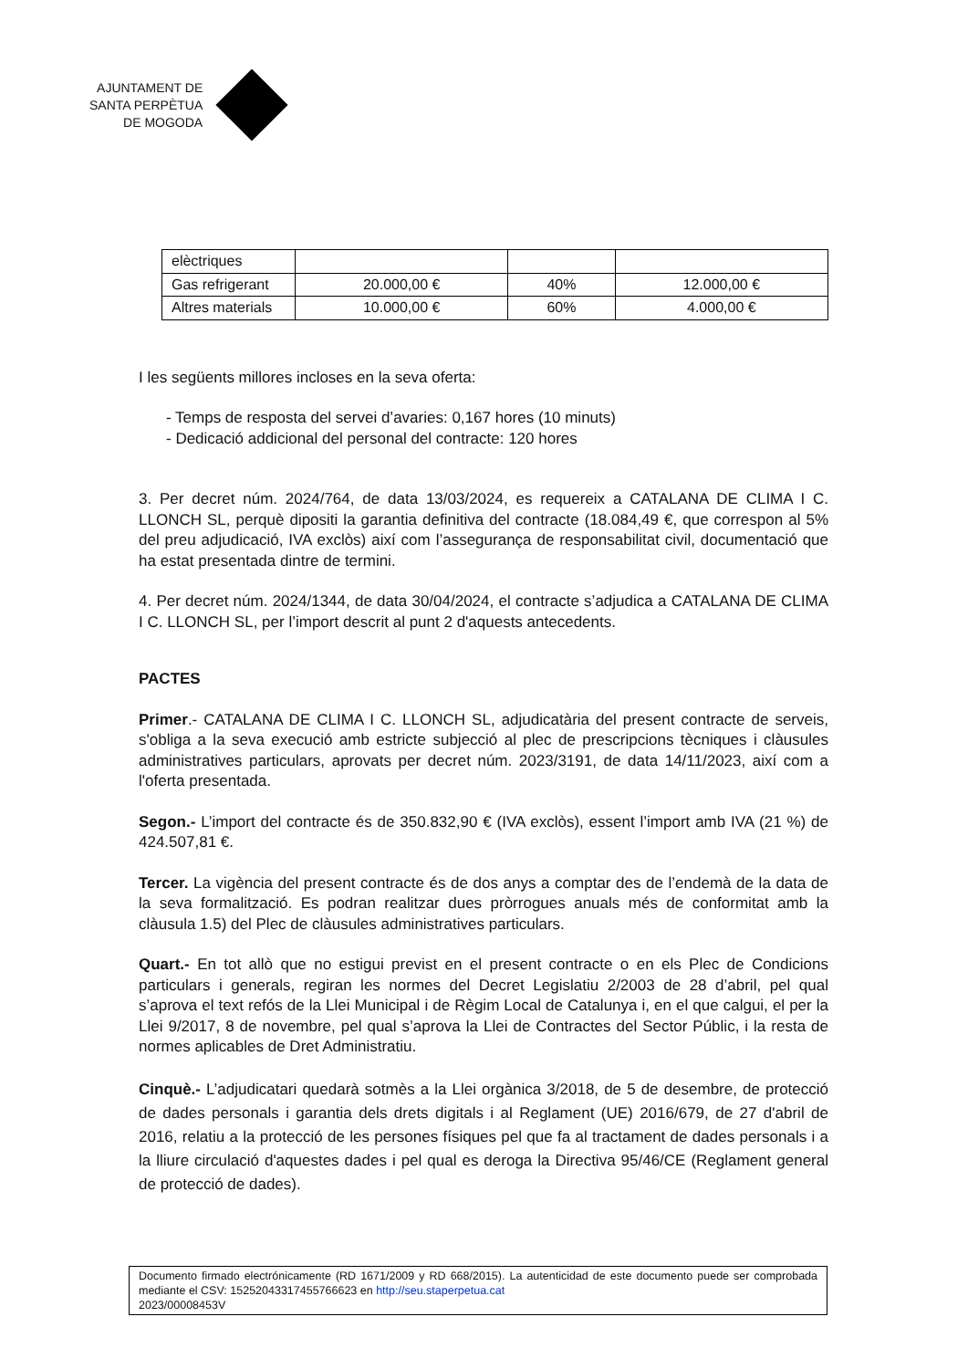AJUNTAMENT DE
SANTA PERPÈTUA
DE MOGODA
| elèctriques | | | |
| Gas refrigerant | 20.000,00 € | 40% | 12.000,00 € |
| Altres materials | 10.000,00 € | 60% | 4.000,00 € |
I les següents millores incloses en la seva oferta:
- Temps de resposta del servei d’avaries: 0,167 hores (10 minuts)
- Dedicació addicional del personal del contracte: 120 hores
3. Per decret núm. 2024/764, de data 13/03/2024, es requereix a CATALANA DE CLIMA I C. LLONCH SL, perquè dipositi la garantia definitiva del contracte (18.084,49 €, que correspon al 5% del preu adjudicació, IVA exclòs) així com l’assegurança de responsabilitat civil, documentació que ha estat presentada dintre de termini.
4. Per decret núm. 2024/1344, de data 30/04/2024, el contracte s’adjudica a CATALANA DE CLIMA I C. LLONCH SL, per l’import descrit al punt 2 d'aquests antecedents.
PACTES
Primer.- CATALANA DE CLIMA I C. LLONCH SL, adjudicatària del present contracte de serveis, s'obliga a la seva execució amb estricte subjecció al plec de prescripcions tècniques i clàusules administratives particulars, aprovats per decret núm. 2023/3191, de data 14/11/2023, així com a l'oferta presentada.
Segon.- L’import del contracte és de 350.832,90 € (IVA exclòs), essent l’import amb IVA (21 %) de 424.507,81 €.
Tercer. La vigència del present contracte és de dos anys a comptar des de l’endemà de la data de la seva formalització. Es podran realitzar dues pròrrogues anuals més de conformitat amb la clàusula 1.5) del Plec de clàusules administratives particulars.
Quart.- En tot allò que no estigui previst en el present contracte o en els Plec de Condicions particulars i generals, regiran les normes del Decret Legislatiu 2/2003 de 28 d’abril, pel qual s’aprova el text refós de la Llei Municipal i de Règim Local de Catalunya i, en el que calgui, el per la Llei 9/2017, 8 de novembre, pel qual s’aprova la Llei de Contractes del Sector Públic, i la resta de normes aplicables de Dret Administratiu.
Cinquè.- L’adjudicatari quedarà sotmès a la Llei orgànica 3/2018, de 5 de desembre, de protecció de dades personals i garantia dels drets digitals i al Reglament (UE) 2016/679, de 27 d'abril de 2016, relatiu a la protecció de les persones físiques pel que fa al tractament de dades personals i a la lliure circulació d'aquestes dades i pel qual es deroga la Directiva 95/46/CE (Reglament general de protecció de dades).
Documento firmado electrónicamente (RD 1671/2009 y RD 668/2015). La autenticidad de este documento puede ser comprobada mediante el CSV: 15252043317455766623 en http://seu.staperpetua.cat
2023/00008453V